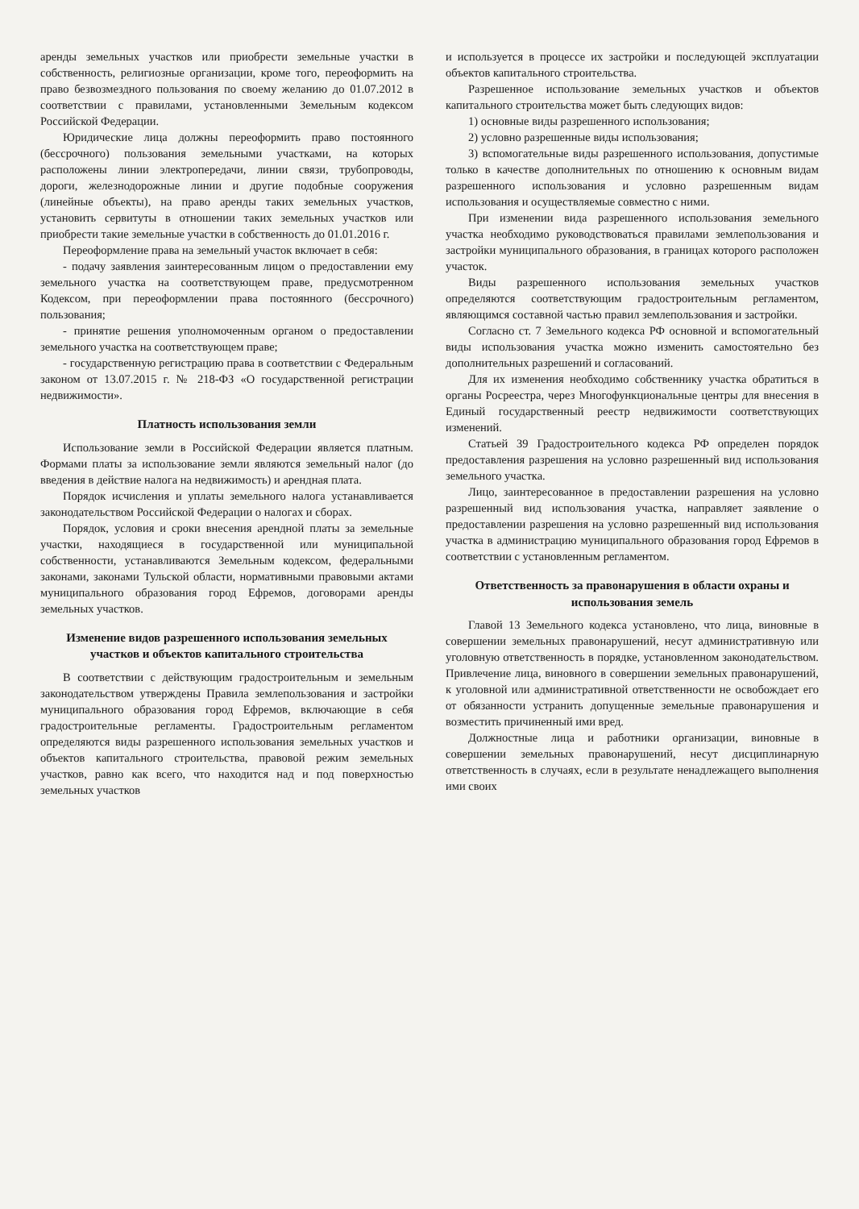аренды земельных участков или приобрести земельные участки в собственность, религиозные организации, кроме того, переоформить на право безвозмездного пользования по своему желанию до 01.07.2012 в соответствии с правилами, установленными Земельным кодексом Российской Федерации.
Юридические лица должны переоформить право постоянного (бессрочного) пользования земельными участками, на которых расположены линии электропередачи, линии связи, трубопроводы, дороги, железнодорожные линии и другие подобные сооружения (линейные объекты), на право аренды таких земельных участков, установить сервитуты в отношении таких земельных участков или приобрести такие земельные участки в собственность до 01.01.2016 г.
Переоформление права на земельный участок включает в себя:
- подачу заявления заинтересованным лицом о предоставлении ему земельного участка на соответствующем праве, предусмотренном Кодексом, при переоформлении права постоянного (бессрочного) пользования;
- принятие решения уполномоченным органом о предоставлении земельного участка на соответствующем праве;
- государственную регистрацию права в соответствии с Федеральным законом от 13.07.2015 г. № 218-ФЗ «О государственной регистрации недвижимости».
Платность использования земли
Использование земли в Российской Федерации является платным. Формами платы за использование земли являются земельный налог (до введения в действие налога на недвижимость) и арендная плата.
Порядок исчисления и уплаты земельного налога устанавливается законодательством Российской Федерации о налогах и сборах.
Порядок, условия и сроки внесения арендной платы за земельные участки, находящиеся в государственной или муниципальной собственности, устанавливаются Земельным кодексом, федеральными законами, законами Тульской области, нормативными правовыми актами муниципального образования город Ефремов, договорами аренды земельных участков.
Изменение видов разрешенного использования земельных участков и объектов капитального строительства
В соответствии с действующим градостроительным и земельным законодательством утверждены Правила землепользования и застройки муниципального образования город Ефремов, включающие в себя градостроительные регламенты. Градостроительным регламентом определяются виды разрешенного использования земельных участков и объектов капитального строительства, правовой режим земельных участков, равно как всего, что находится над и под поверхностью земельных участков
и используется в процессе их застройки и последующей эксплуатации объектов капитального строительства.
Разрешенное использование земельных участков и объектов капитального строительства может быть следующих видов:
1) основные виды разрешенного использования;
2) условно разрешенные виды использования;
3) вспомогательные виды разрешенного использования, допустимые только в качестве дополнительных по отношению к основным видам разрешенного использования и условно разрешенным видам использования и осуществляемые совместно с ними.
При изменении вида разрешенного использования земельного участка необходимо руководствоваться правилами землепользования и застройки муниципального образования, в границах которого расположен участок.
Виды разрешенного использования земельных участков определяются соответствующим градостроительным регламентом, являющимся составной частью правил землепользования и застройки.
Согласно ст. 7 Земельного кодекса РФ основной и вспомогательный виды использования участка можно изменить самостоятельно без дополнительных разрешений и согласований.
Для их изменения необходимо собственнику участка обратиться в органы Росреестра, через Многофункциональные центры для внесения в Единый государственный реестр недвижимости соответствующих изменений.
Статьей 39 Градостроительного кодекса РФ определен порядок предоставления разрешения на условно разрешенный вид использования земельного участка.
Лицо, заинтересованное в предоставлении разрешения на условно разрешенный вид использования участка, направляет заявление о предоставлении разрешения на условно разрешенный вид использования участка в администрацию муниципального образования город Ефремов в соответствии с установленным регламентом.
Ответственность за правонарушения в области охраны и использования земель
Главой 13 Земельного кодекса установлено, что лица, виновные в совершении земельных правонарушений, несут административную или уголовную ответственность в порядке, установленном законодательством. Привлечение лица, виновного в совершении земельных правонарушений, к уголовной или административной ответственности не освобождает его от обязанности устранить допущенные земельные правонарушения и возместить причиненный ими вред.
Должностные лица и работники организации, виновные в совершении земельных правонарушений, несут дисциплинарную ответственность в случаях, если в результате ненадлежащего выполнения ими своих